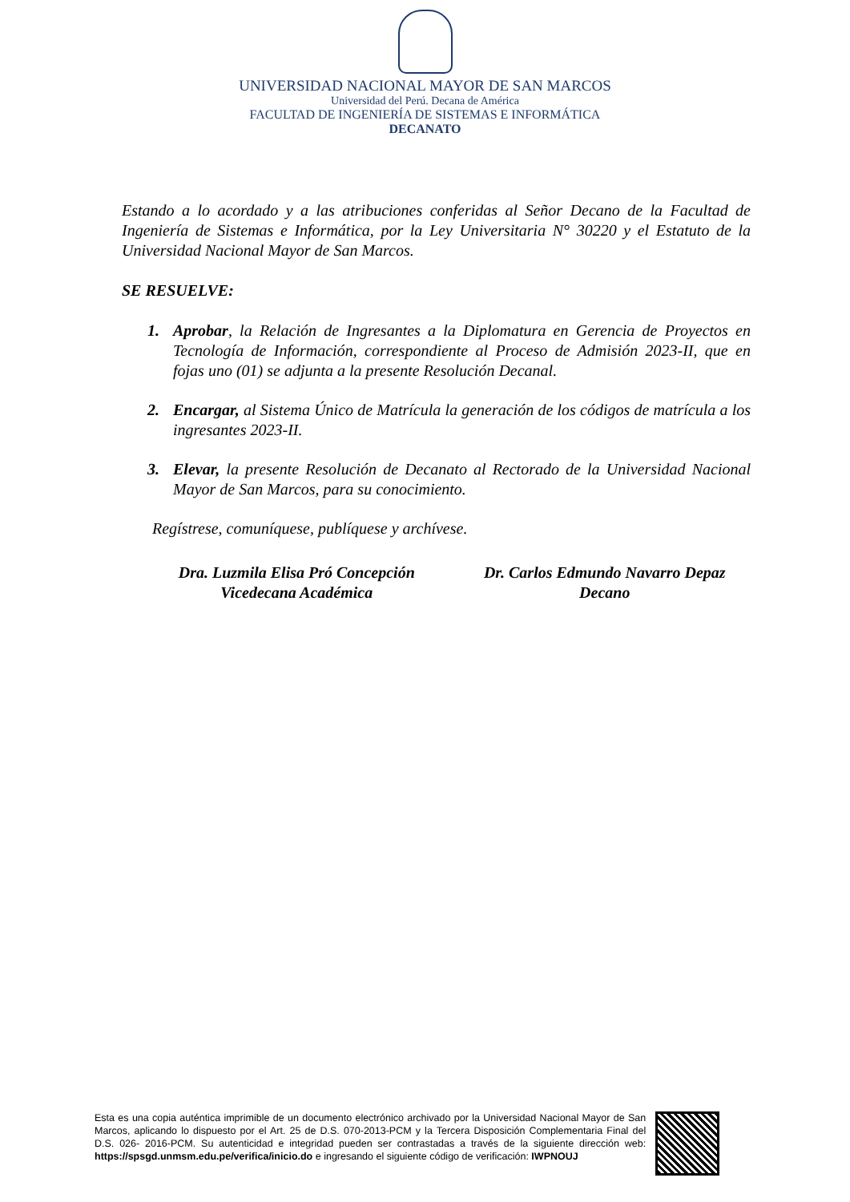UNIVERSIDAD NACIONAL MAYOR DE SAN MARCOS
Universidad del Perú. Decana de América
FACULTAD DE INGENIERÍA DE SISTEMAS E INFORMÁTICA
DECANATO
Estando a lo acordado y a las atribuciones conferidas al Señor Decano de la Facultad de Ingeniería de Sistemas e Informática, por la Ley Universitaria N° 30220 y el Estatuto de la Universidad Nacional Mayor de San Marcos.
SE RESUELVE:
1. Aprobar, la Relación de Ingresantes a la Diplomatura en Gerencia de Proyectos en Tecnología de Información, correspondiente al Proceso de Admisión 2023-II, que en fojas uno (01) se adjunta a la presente Resolución Decanal.
2. Encargar, al Sistema Único de Matrícula la generación de los códigos de matrícula a los ingresantes 2023-II.
3. Elevar, la presente Resolución de Decanato al Rectorado de la Universidad Nacional Mayor de San Marcos, para su conocimiento.
Regístrese, comuníquese, publíquese y archívese.
Dra. Luzmila Elisa Pró Concepción
Vicedecana Académica
Dr. Carlos Edmundo Navarro Depaz
Decano
Esta es una copia auténtica imprimible de un documento electrónico archivado por la Universidad Nacional Mayor de San Marcos, aplicando lo dispuesto por el Art. 25 de D.S. 070-2013-PCM y la Tercera Disposición Complementaria Final del D.S. 026- 2016-PCM. Su autenticidad e integridad pueden ser contrastadas a través de la siguiente dirección web: https://spsgd.unmsm.edu.pe/verifica/inicio.do e ingresando el siguiente código de verificación: IWPNOUJ